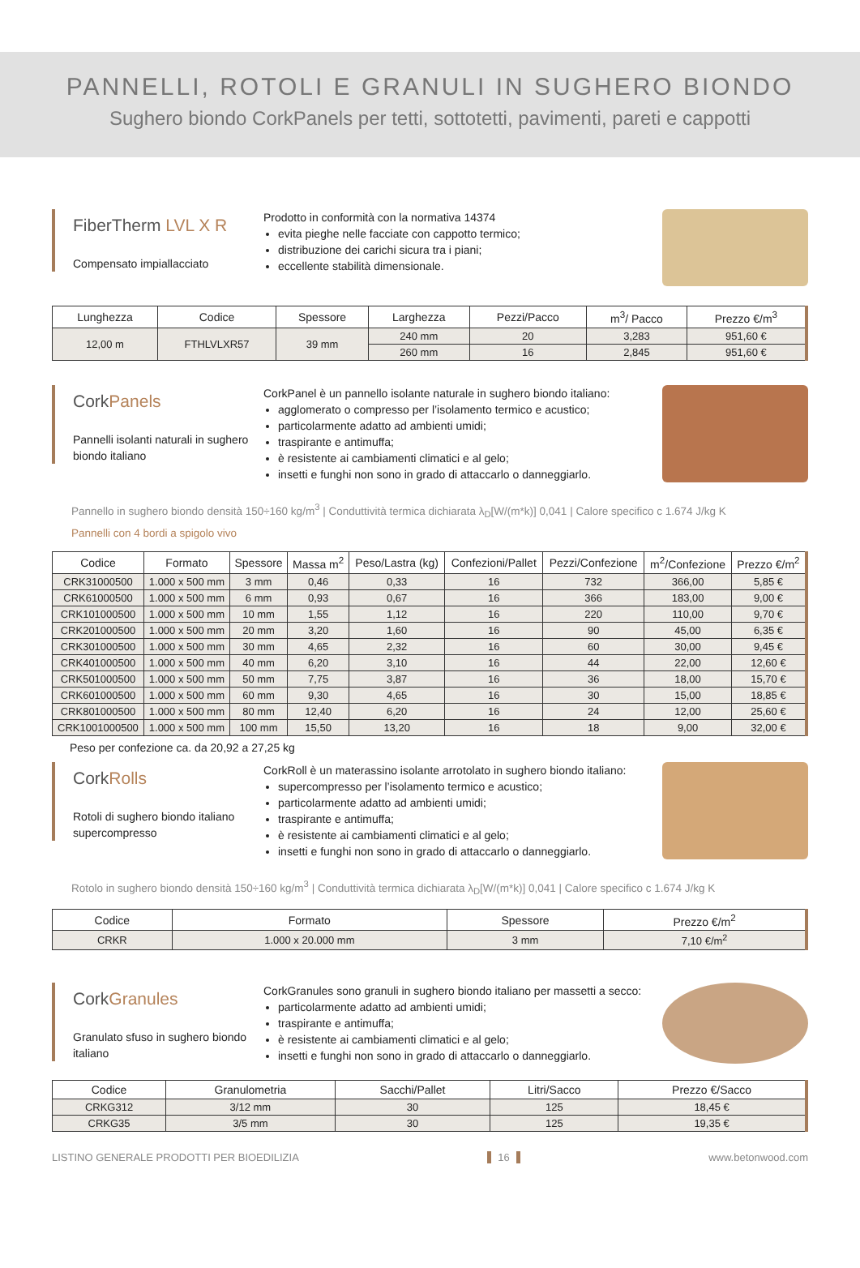PANNELLI, ROTOLI E GRANULI IN SUGHERO BIONDO
Sughero biondo CorkPanels per tetti, sottotetti, pavimenti, pareti e cappotti
FiberTherm LVL X R
Compensato impiallacciato
Prodotto in conformità con la normativa 14374
evita pieghe nelle facciate con cappotto termico;
distribuzione dei carichi sicura tra i piani;
eccellente stabilità dimensionale.
| Lunghezza | Codice | Spessore | Larghezza | Pezzi/Pacco | m<sup>3</sup>/ Pacco | Prezzo €/m<sup>3</sup> |
| --- | --- | --- | --- | --- | --- | --- |
| 12,00 m | FTHLVLXR57 | 39 mm | 240 mm | 20 | 3,283 | 951,60 € |
| | | | 260 mm | 16 | 2,845 | 951,60 € |
CorkPanels
Pannelli isolanti naturali in sughero biondo italiano
CorkPanel è un pannello isolante naturale in sughero biondo italiano:
agglomerato o compresso per l’isolamento termico e acustico;
particolarmente adatto ad ambienti umidi;
traspirante e antimuffa;
è resistente ai cambiamenti climatici e al gelo;
insetti e funghi non sono in grado di attaccarlo o danneggiarlo.
Pannello in sughero biondo densità 150÷160 kg/m<sup>3</sup> | Conduttività termica dichiarata λ<sub>D</sub>[W/(m*k)] 0,041 | Calore specifico c 1.674 J/kg K
Pannelli con 4 bordi a spigolo vivo
| Codice | Formato | Spessore | Massa m<sup>2</sup> | Peso/Lastra (kg) | Confezioni/Pallet | Pezzi/Confezione | m<sup>2</sup>/Confezione | Prezzo €/m<sup>2</sup> |
| --- | --- | --- | --- | --- | --- | --- | --- | --- |
| CRK31000500 | 1.000 x 500 mm | 3 mm | 0,46 | 0,33 | 16 | 732 | 366,00 | 5,85 € |
| CRK61000500 | 1.000 x 500 mm | 6 mm | 0,93 | 0,67 | 16 | 366 | 183,00 | 9,00 € |
| CRK101000500 | 1.000 x 500 mm | 10 mm | 1,55 | 1,12 | 16 | 220 | 110,00 | 9,70 € |
| CRK201000500 | 1.000 x 500 mm | 20 mm | 3,20 | 1,60 | 16 | 90 | 45,00 | 6,35 € |
| CRK301000500 | 1.000 x 500 mm | 30 mm | 4,65 | 2,32 | 16 | 60 | 30,00 | 9,45 € |
| CRK401000500 | 1.000 x 500 mm | 40 mm | 6,20 | 3,10 | 16 | 44 | 22,00 | 12,60 € |
| CRK501000500 | 1.000 x 500 mm | 50 mm | 7,75 | 3,87 | 16 | 36 | 18,00 | 15,70 € |
| CRK601000500 | 1.000 x 500 mm | 60 mm | 9,30 | 4,65 | 16 | 30 | 15,00 | 18,85 € |
| CRK801000500 | 1.000 x 500 mm | 80 mm | 12,40 | 6,20 | 16 | 24 | 12,00 | 25,60 € |
| CRK1001000500 | 1.000 x 500 mm | 100 mm | 15,50 | 13,20 | 16 | 18 | 9,00 | 32,00 € |
Peso per confezione ca. da 20,92 a 27,25 kg
CorkRolls
Rotoli di sughero biondo italiano supercompresso
CorkRoll è un materassino isolante arrotolato in sughero biondo italiano:
supercompresso per l’isolamento termico e acustico;
particolarmente adatto ad ambienti umidi;
traspirante e antimuffa;
è resistente ai cambiamenti climatici e al gelo;
insetti e funghi non sono in grado di attaccarlo o danneggiarlo.
Rotolo in sughero biondo densità 150÷160 kg/m<sup>3</sup> | Conduttività termica dichiarata λ<sub>D</sub>[W/(m*k)] 0,041 | Calore specifico c 1.674 J/kg K
| Codice | Formato | Spessore | Prezzo €/m<sup>2</sup> |
| --- | --- | --- | --- |
| CRKR | 1.000 x 20.000 mm | 3 mm | 7,10 €/m<sup>2</sup> |
CorkGranules
Granulato sfuso in sughero biondo italiano
CorkGranules sono granuli in sughero biondo italiano per massetti a secco:
particolarmente adatto ad ambienti umidi;
traspirante e antimuffa;
è resistente ai cambiamenti climatici e al gelo;
insetti e funghi non sono in grado di attaccarlo o danneggiarlo.
| Codice | Granulometria | Sacchi/Pallet | Litri/Sacco | Prezzo €/Sacco |
| --- | --- | --- | --- | --- |
| CRKG312 | 3/12 mm | 30 | 125 | 18,45 € |
| CRKG35 | 3/5 mm | 30 | 125 | 19,35 € |
LISTINO GENERALE PRODOTTI PER BIOEDILIZIA 16 www.betonwood.com